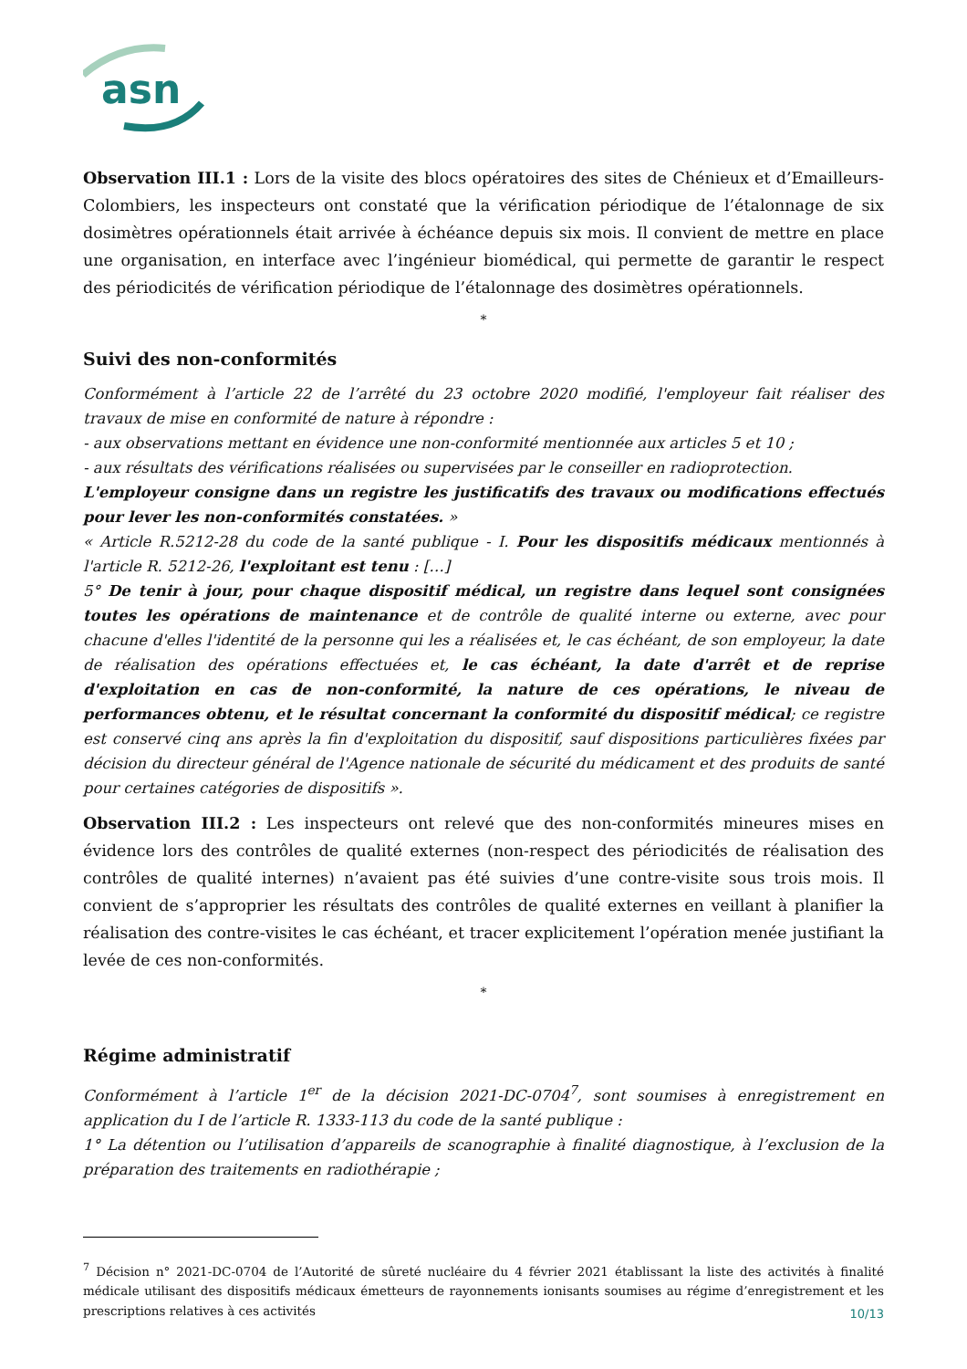asn
Observation III.1 : Lors de la visite des blocs opératoires des sites de Chénieux et d’Emailleurs-Colombiers, les inspecteurs ont constaté que la vérification périodique de l’étalonnage de six dosimètres opérationnels était arrivée à échéance depuis six mois. Il convient de mettre en place une organisation, en interface avec l’ingénieur biomédical, qui permette de garantir le respect des périodicités de vérification périodique de l’étalonnage des dosimètres opérationnels.
*
Suivi des non-conformités
Conformément à l’article 22 de l’arrêté du 23 octobre 2020 modifié, l'employeur fait réaliser des travaux de mise en conformité de nature à répondre :
- aux observations mettant en évidence une non-conformité mentionnée aux articles 5 et 10 ;
- aux résultats des vérifications réalisées ou supervisées par le conseiller en radioprotection.
L'employeur consigne dans un registre les justificatifs des travaux ou modifications effectués pour lever les non-conformités constatées. »
« Article R.5212-28 du code de la santé publique - I. Pour les dispositifs médicaux mentionnés à l'article R. 5212-26, l'exploitant est tenu : […]
5° De tenir à jour, pour chaque dispositif médical, un registre dans lequel sont consignées toutes les opérations de maintenance et de contrôle de qualité interne ou externe, avec pour chacune d'elles l'identité de la personne qui les a réalisées et, le cas échéant, de son employeur, la date de réalisation des opérations effectuées et, le cas échéant, la date d'arrêt et de reprise d'exploitation en cas de non-conformité, la nature de ces opérations, le niveau de performances obtenu, et le résultat concernant la conformité du dispositif médical; ce registre est conservé cinq ans après la fin d'exploitation du dispositif, sauf dispositions particulières fixées par décision du directeur général de l'Agence nationale de sécurité du médicament et des produits de santé pour certaines catégories de dispositifs ».
Observation III.2 : Les inspecteurs ont relevé que des non-conformités mineures mises en évidence lors des contrôles de qualité externes (non-respect des périodicités de réalisation des contrôles de qualité internes) n’avaient pas été suivies d’une contre-visite sous trois mois. Il convient de s’approprier les résultats des contrôles de qualité externes en veillant à planifier la réalisation des contre-visites le cas échéant, et tracer explicitement l’opération menée justifiant la levée de ces non-conformités.
*
Régime administratif
Conformément à l’article 1<sup>er</sup> de la décision 2021-DC-0704<sup>7</sup>, sont soumises à enregistrement en application du I de l’article R. 1333-113 du code de la santé publique :
1° La détention ou l’utilisation d’appareils de scanographie à finalité diagnostique, à l’exclusion de la préparation des traitements en radiothérapie ;
<sup>7</sup> Décision n° 2021-DC-0704 de l’Autorité de sûreté nucléaire du 4 février 2021 établissant la liste des activités à finalité médicale utilisant des dispositifs médicaux émetteurs de rayonnements ionisants soumises au régime d’enregistrement et les prescriptions relatives à ces activités
10/13